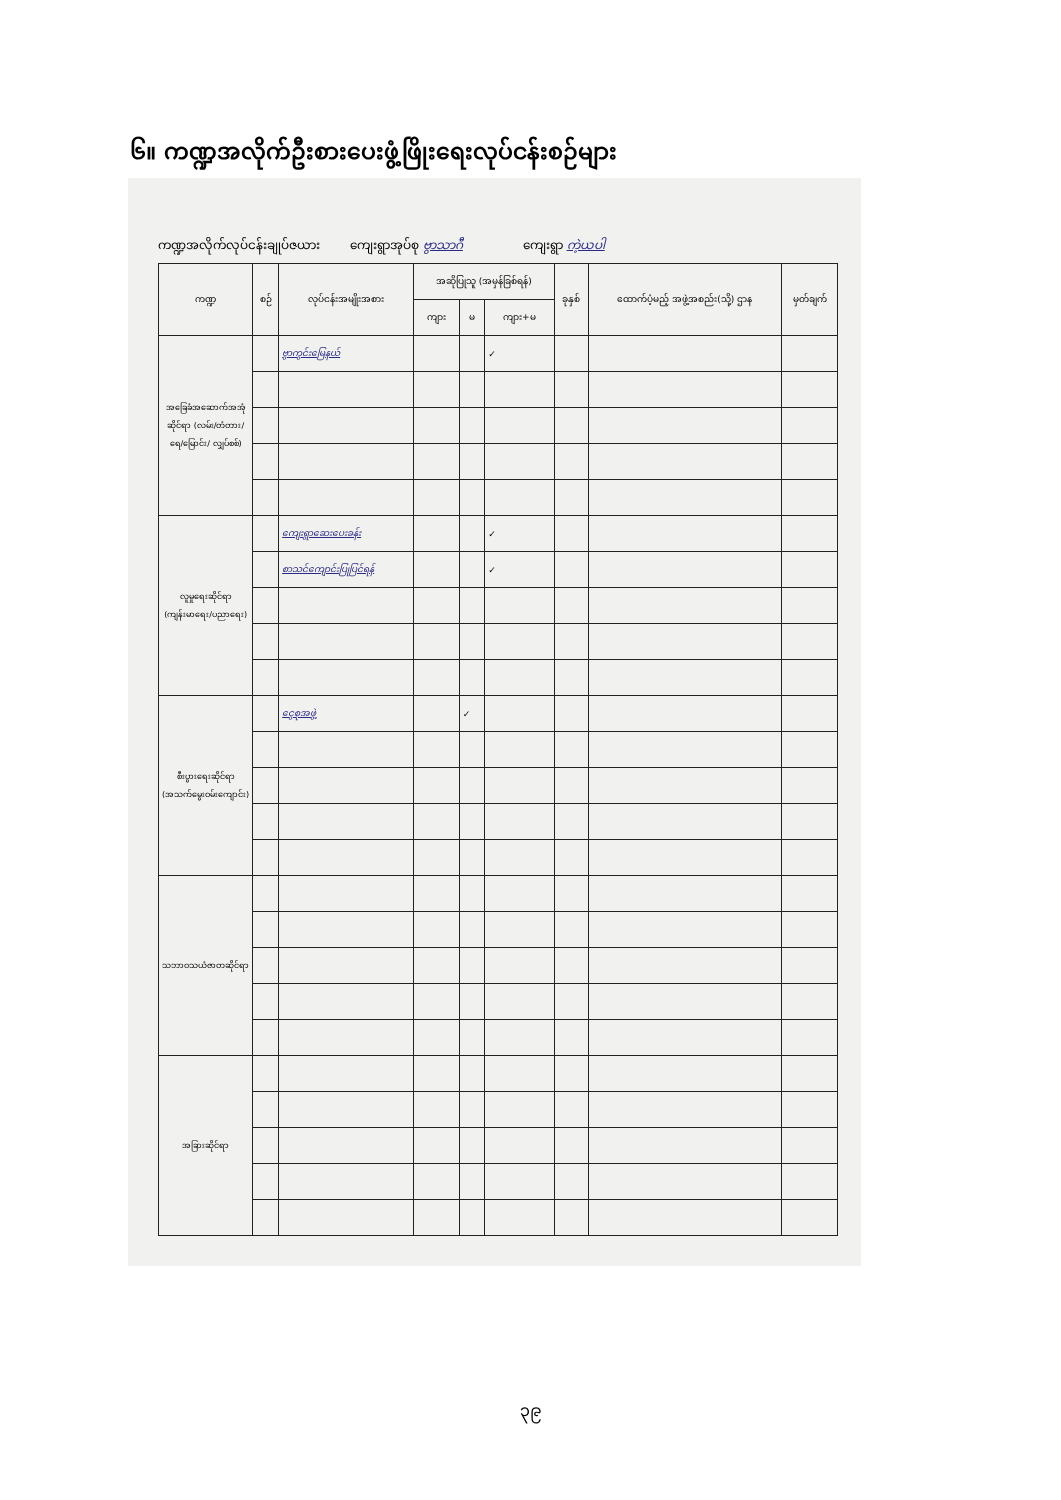၆။ ကဏ္ဍအလိုက်ဦးစားပေးဖွံ့ဖြိုးရေးလုပ်ငန်းစဉ်များ
ကဏ္ဍအလိုက်လုပ်ငန်းချုပ်ဇယား ကျေးရွာအုပ်စု ဗွာသာဂီ ကျေးရွာ ကဲ့ယပါ
| ကဏ္ဍ | စဉ် | လုပ်ငန်းအမျိုးအစား | အဆိုပြုသူ (အမှန်ခြစ်ရန်) | | | ခုနှစ် | ထောက်ပံ့မည့် အဖွဲ့အစည်း(သို့) ဌာန | မှတ်ချက် |
| --- | --- | --- | --- | --- | --- | --- | --- | --- |
| | | | ကျား | မ | ကျား+မ | | | |
| အခြေခံအဆောက်အအုံဆိုင်ရာ (လမ်း/တံတား/ရေ/မြောင်း/ လျှပ်စစ်) | | ဗွာကွင်းမြေနယ် | | | ✓ | | | |
| လူမှုရေးဆိုင်ရာ (ကျန်းမာရေး/ပညာရေး) | | ကျေးရွာဆေးပေးခန်း | | | ✓ | | | |
| | | စာသင်ကျောင်းပြုပြင်ရန် | | | ✓ | | | |
| စီးပွားရေးဆိုင်ရာ (အသက်မွေးဝမ်းကျောင်း) | | ငွေစုအဖွဲ့ | | ✓ | | | | |
| သဘာဝသယံဇာတဆိုင်ရာ | | | | | | | | |
| အခြားဆိုင်ရာ | | | | | | | | |
၃၉